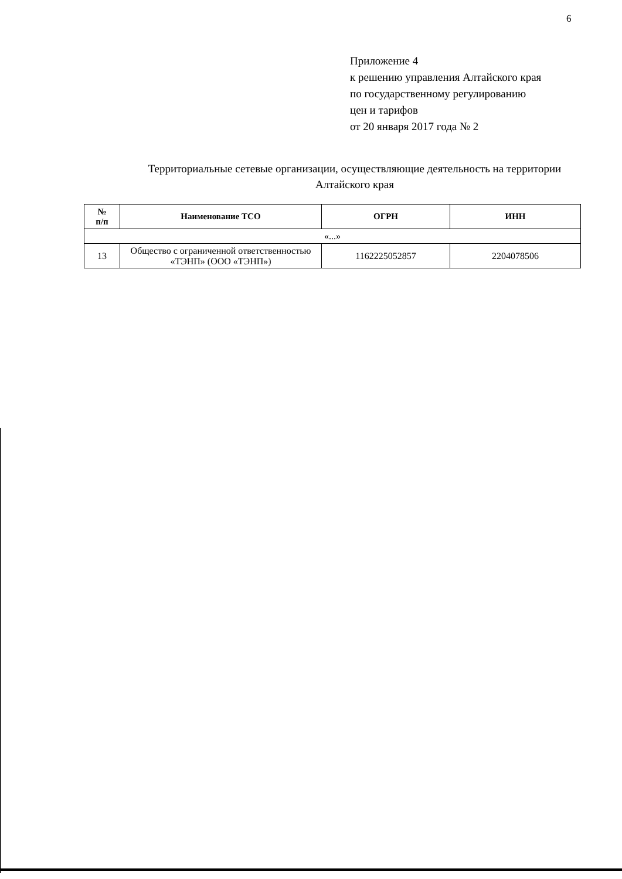6
Приложение 4
к решению управления Алтайского края
по государственному регулированию
цен и тарифов
от 20 января 2017 года № 2
Территориальные сетевые организации, осуществляющие деятельность на территории Алтайского края
| № п/п | Наименование ТСО | ОГРН | ИНН |
| --- | --- | --- | --- |
| «...» | | | |
| 13 | Общество с ограниченной ответственностью «ТЭНП» (ООО «ТЭНП») | 1162225052857 | 2204078506 |